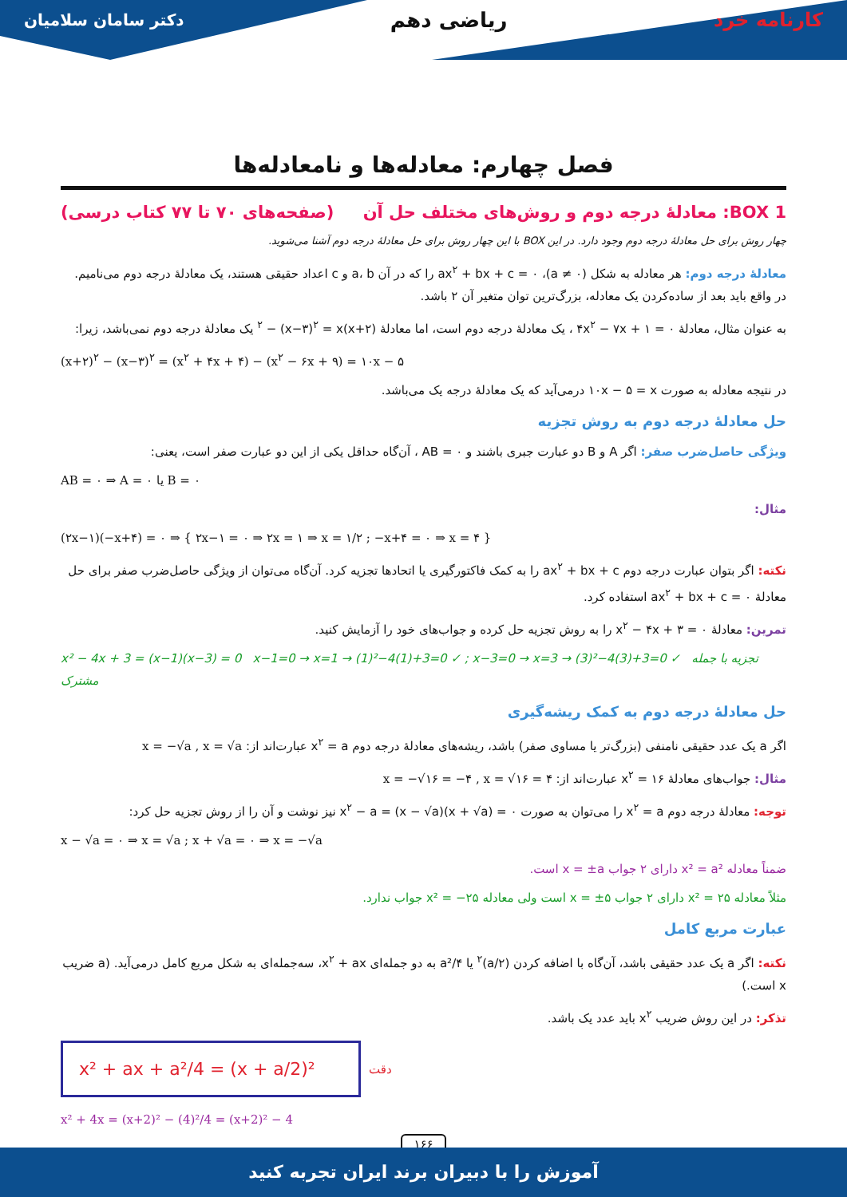کارنامه خرد ریاضی دهم دکتر سامان سلامیان
فصل چهارم: معادله‌ها و نامعادله‌ها
BOX 1: معادلهٔ درجه دوم و روش‌های مختلف حل آن (صفحه‌های ۷۰ تا ۷۷ کتاب درسی)
چهار روش برای حل معادلهٔ درجه دوم وجود دارد. در این BOX با این چهار روش برای حل معادلهٔ درجه دوم آشنا می‌شوید.
معادلهٔ درجه دوم: هر معادله به شکل (a ≠ ۰)، ax<sup>۲</sup> + bx + c = ۰ را که در آن a، b و c اعداد حقیقی هستند، یک معادلهٔ درجه دوم می‌نامیم. در واقع باید بعد از ساده‌کردن یک معادله، بزرگ‌ترین توان متغیر آن ۲ باشد.
به عنوان مثال، معادلهٔ ۴x<sup>۲</sup> − ۷x + ۱ = ۰ ، یک معادلهٔ درجه دوم است، اما معادلهٔ (x+۲)<sup>۲</sup> − (x−۳)<sup>۲</sup> = x یک معادلهٔ درجه دوم نمی‌باشد، زیرا:
(x+۲)<sup>۲</sup> − (x−۳)<sup>۲</sup> = (x<sup>۲</sup> + ۴x + ۴) − (x<sup>۲</sup> − ۶x + ۹) = ۱۰x − ۵
در نتیجه معادله به صورت ۱۰x − ۵ = x درمی‌آید که یک معادلهٔ درجه یک می‌باشد.
حل معادلهٔ درجه دوم به روش تجزیه
ویژگی حاصل‌ضرب صفر: اگر A و B دو عبارت جبری باشند و AB = ۰ ، آن‌گاه حداقل یکی از این دو عبارت صفر است، یعنی:
AB = ۰ ⇒ A = ۰ یا B = ۰
مثال:
(۲x−۱)(−x+۴) = ۰ ⇒ { ۲x−۱ = ۰ ⇒ ۲x = ۱ ⇒ x = ۱/۲ ; −x+۴ = ۰ ⇒ x = ۴ }
نکته: اگر بتوان عبارت درجه دوم ax<sup>۲</sup> + bx + c را به کمک فاکتورگیری یا اتحادها تجزیه کرد. آن‌گاه می‌توان از ویژگی حاصل‌ضرب صفر برای حل معادلهٔ ax<sup>۲</sup> + bx + c = ۰ استفاده کرد.
تمرین: معادلهٔ x<sup>۲</sup> − ۴x + ۳ = ۰ را به روش تجزیه حل کرده و جواب‌های خود را آزمایش کنید.
x² − 4x + 3 = (x−1)(x−3) = 0 x−1=0 → x=1 → (1)²−4(1)+3=0 ✓ ; x−3=0 → x=3 → (3)²−4(3)+3=0 ✓ تجزیه با جمله مشترک
حل معادلهٔ درجه دوم به کمک ریشه‌گیری
اگر a یک عدد حقیقی نامنفی (بزرگ‌تر یا مساوی صفر) باشد، ریشه‌های معادلهٔ درجه دوم x<sup>۲</sup> = a عبارت‌اند از: x = −√a , x = √a
مثال: جواب‌های معادلهٔ x<sup>۲</sup> = ۱۶ عبارت‌اند از: x = −√۱۶ = −۴ , x = √۱۶ = ۴
توجه: معادلهٔ درجه دوم x<sup>۲</sup> = a را می‌توان به صورت x<sup>۲</sup> − a = (x − √a)(x + √a) = ۰ نیز نوشت و آن را از روش تجزیه حل کرد:
x − √a = ۰ ⇒ x = √a ; x + √a = ۰ ⇒ x = −√a
ضمناً معادله x² = a² دارای ۲ جواب x = ±a است.
مثلاً معادله x² = ۲۵ دارای ۲ جواب x = ±۵ است ولی معادله x² = −۲۵ جواب ندارد.
عبارت مربع کامل
نکته: اگر a یک عدد حقیقی باشد، آن‌گاه با اضافه کردن (a/۲)<sup>۲</sup> یا a²/۴ به دو جمله‌ای x<sup>۲</sup> + ax، سه‌جمله‌ای به شکل مربع کامل درمی‌آید. (a ضریب x است.)
تذکر: در این روش ضریب x<sup>۲</sup> باید عدد یک باشد.
x² + ax + a²/4 = (x + a/2)²
دقت
x² + 4x = (x+2)² − (4)²/4 = (x+2)² − 4
۱۶۶
آموزش را با دبیران برند ایران تجربه کنید